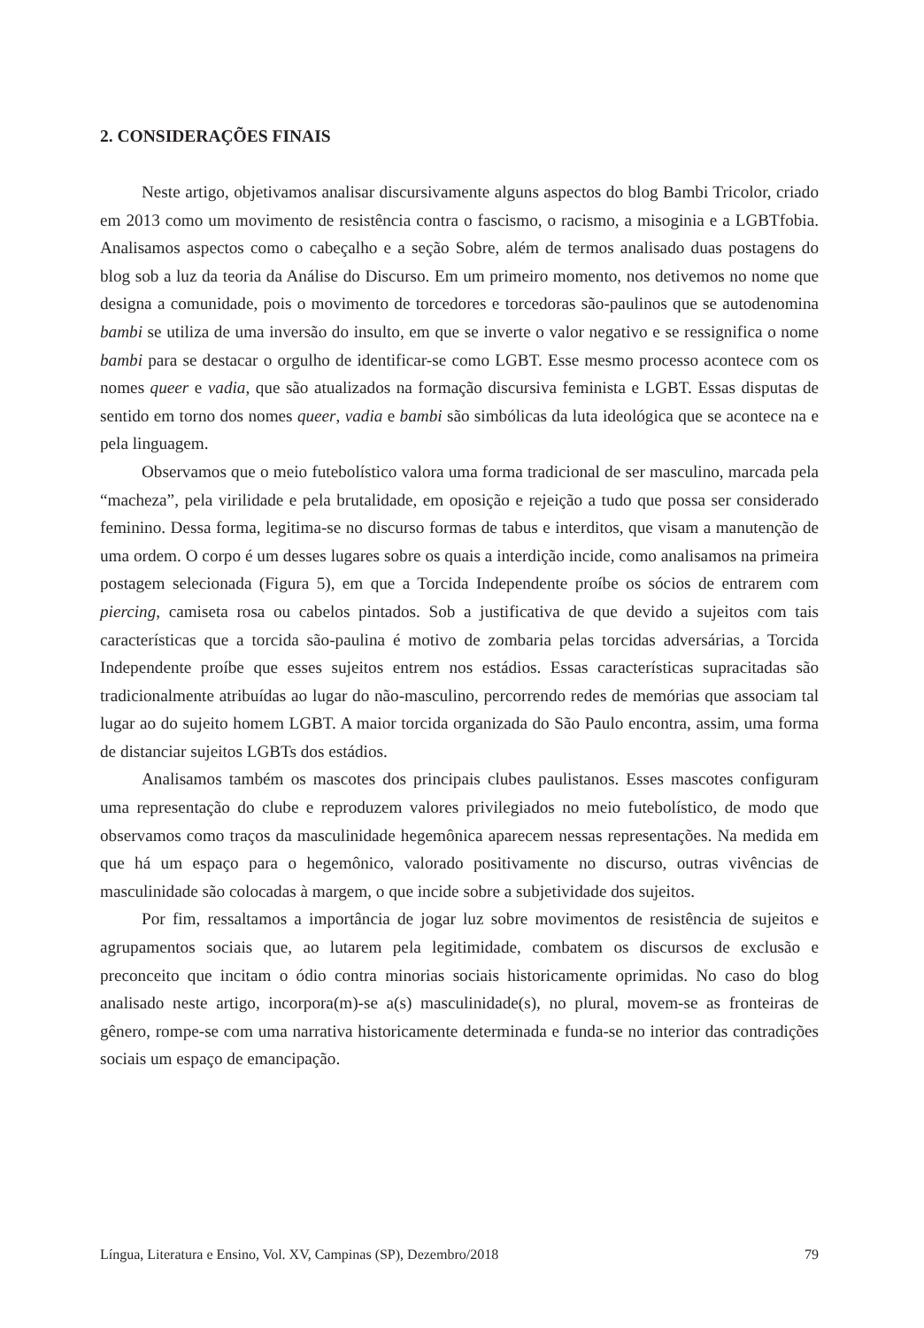2. CONSIDERAÇÕES FINAIS
Neste artigo, objetivamos analisar discursivamente alguns aspectos do blog Bambi Tricolor, criado em 2013 como um movimento de resistência contra o fascismo, o racismo, a misoginia e a LGBTfobia. Analisamos aspectos como o cabeçalho e a seção Sobre, além de termos analisado duas postagens do blog sob a luz da teoria da Análise do Discurso. Em um primeiro momento, nos detivemos no nome que designa a comunidade, pois o movimento de torcedores e torcedoras são-paulinos que se autodenomina bambi se utiliza de uma inversão do insulto, em que se inverte o valor negativo e se ressignifica o nome bambi para se destacar o orgulho de identificar-se como LGBT. Esse mesmo processo acontece com os nomes queer e vadia, que são atualizados na formação discursiva feminista e LGBT. Essas disputas de sentido em torno dos nomes queer, vadia e bambi são simbólicas da luta ideológica que se acontece na e pela linguagem.
Observamos que o meio futebolístico valora uma forma tradicional de ser masculino, marcada pela “macheza”, pela virilidade e pela brutalidade, em oposição e rejeição a tudo que possa ser considerado feminino. Dessa forma, legitima-se no discurso formas de tabus e interditos, que visam a manutenção de uma ordem. O corpo é um desses lugares sobre os quais a interdição incide, como analisamos na primeira postagem selecionada (Figura 5), em que a Torcida Independente proíbe os sócios de entrarem com piercing, camiseta rosa ou cabelos pintados. Sob a justificativa de que devido a sujeitos com tais características que a torcida são-paulina é motivo de zombaria pelas torcidas adversárias, a Torcida Independente proíbe que esses sujeitos entrem nos estádios. Essas características supracitadas são tradicionalmente atribuídas ao lugar do não-masculino, percorrendo redes de memórias que associam tal lugar ao do sujeito homem LGBT. A maior torcida organizada do São Paulo encontra, assim, uma forma de distanciar sujeitos LGBTs dos estádios.
Analisamos também os mascotes dos principais clubes paulistanos. Esses mascotes configuram uma representação do clube e reproduzem valores privilegiados no meio futebolístico, de modo que observamos como traços da masculinidade hegemônica aparecem nessas representações. Na medida em que há um espaço para o hegemônico, valorado positivamente no discurso, outras vivências de masculinidade são colocadas à margem, o que incide sobre a subjetividade dos sujeitos.
Por fim, ressaltamos a importância de jogar luz sobre movimentos de resistência de sujeitos e agrupamentos sociais que, ao lutarem pela legitimidade, combatem os discursos de exclusão e preconceito que incitam o ódio contra minorias sociais historicamente oprimidas. No caso do blog analisado neste artigo, incorpora(m)-se a(s) masculinidade(s), no plural, movem-se as fronteiras de gênero, rompe-se com uma narrativa historicamente determinada e funda-se no interior das contradições sociais um espaço de emancipação.
Língua, Literatura e Ensino, Vol. XV, Campinas (SP), Dezembro/2018 79